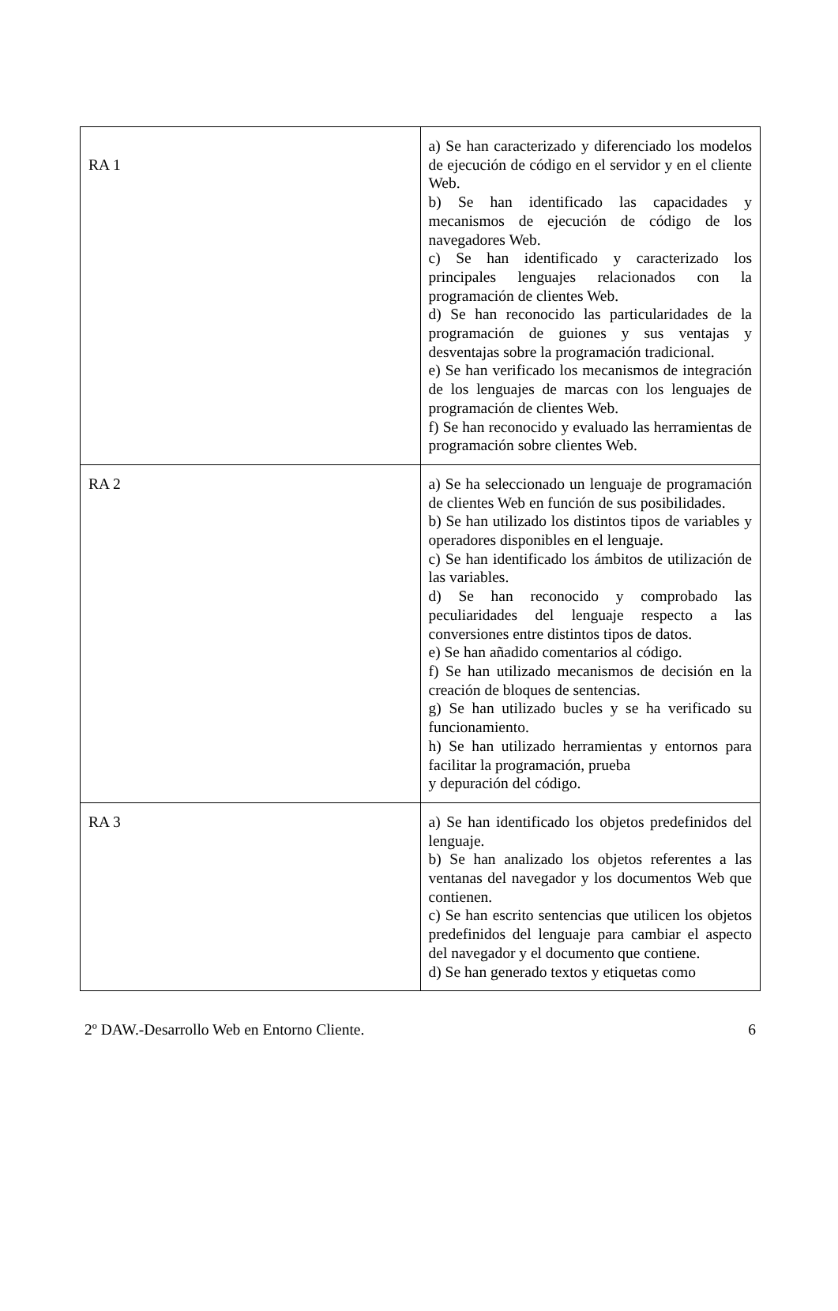| RA 1 | a) Se han caracterizado y diferenciado los modelos de ejecución de código en el servidor y en el cliente Web. b) Se han identificado las capacidades y mecanismos de ejecución de código de los navegadores Web. c) Se han identificado y caracterizado los principales lenguajes relacionados con la programación de clientes Web. d) Se han reconocido las particularidades de la programación de guiones y sus ventajas y desventajas sobre la programación tradicional. e) Se han verificado los mecanismos de integración de los lenguajes de marcas con los lenguajes de programación de clientes Web. f) Se han reconocido y evaluado las herramientas de programación sobre clientes Web. |
| RA 2 | a) Se ha seleccionado un lenguaje de programación de clientes Web en función de sus posibilidades. b) Se han utilizado los distintos tipos de variables y operadores disponibles en el lenguaje. c) Se han identificado los ámbitos de utilización de las variables. d) Se han reconocido y comprobado las peculiaridades del lenguaje respecto a las conversiones entre distintos tipos de datos. e) Se han añadido comentarios al código. f) Se han utilizado mecanismos de decisión en la creación de bloques de sentencias. g) Se han utilizado bucles y se ha verificado su funcionamiento. h) Se han utilizado herramientas y entornos para facilitar la programación, prueba y depuración del código. |
| RA 3 | a) Se han identificado los objetos predefinidos del lenguaje. b) Se han analizado los objetos referentes a las ventanas del navegador y los documentos Web que contienen. c) Se han escrito sentencias que utilicen los objetos predefinidos del lenguaje para cambiar el aspecto del navegador y el documento que contiene. d) Se han generado textos y etiquetas como |
2º DAW.-Desarrollo Web en Entorno Cliente. 6